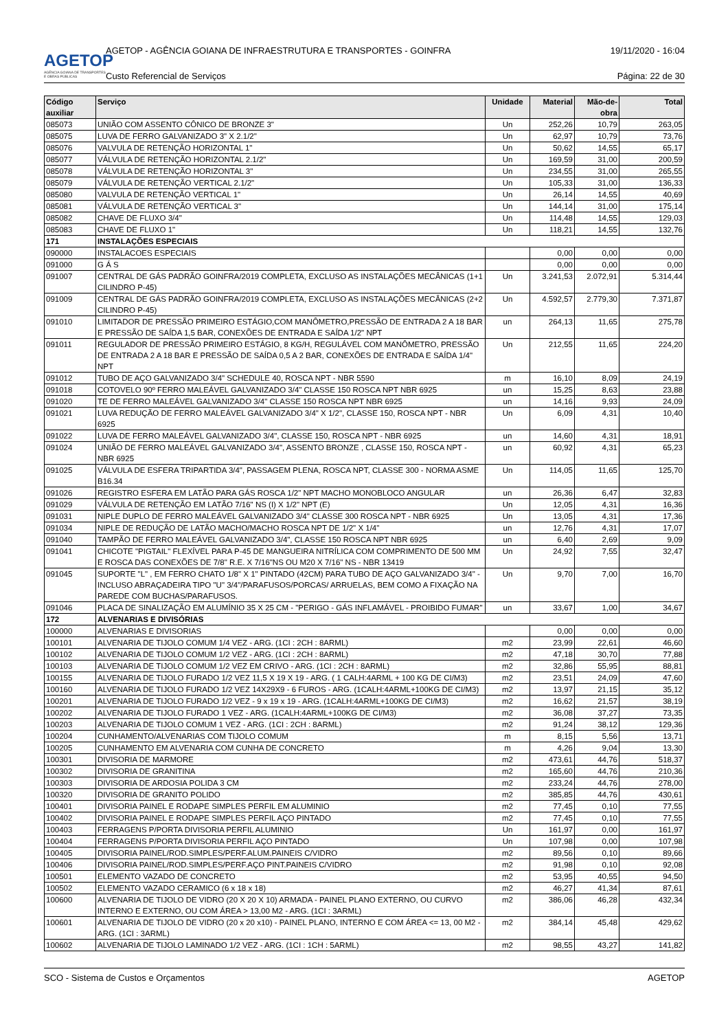AGETOP
AGÊNCIA GOIANA DE TRANSPORTES E OBRAS PÚBLICAS
AGETOP - AGÊNCIA GOIANA DE INFRAESTRUTURA E TRANSPORTES - GOINFRA 19/11/2020 - 16:04
Custo Referencial de Serviços Página: 22 de 30
| Código auxiliar | Serviço | Unidade | Material | Mão-de-obra | Total |
| --- | --- | --- | --- | --- | --- |
| 085073 | UNIÃO COM ASSENTO CÔNICO DE BRONZE 3" | Un | 252,26 | 10,79 | 263,05 |
| 085075 | LUVA DE FERRO GALVANIZADO 3" X 2.1/2" | Un | 62,97 | 10,79 | 73,76 |
| 085076 | VALVULA DE RETENÇÃO HORIZONTAL 1" | Un | 50,62 | 14,55 | 65,17 |
| 085077 | VÁLVULA DE RETENÇÃO HORIZONTAL 2.1/2" | Un | 169,59 | 31,00 | 200,59 |
| 085078 | VÁLVULA DE RETENÇÃO HORIZONTAL 3" | Un | 234,55 | 31,00 | 265,55 |
| 085079 | VÁLVULA DE RETENÇÃO VERTICAL 2.1/2" | Un | 105,33 | 31,00 | 136,33 |
| 085080 | VALVULA DE RETENÇÃO VERTICAL 1" | Un | 26,14 | 14,55 | 40,69 |
| 085081 | VÁLVULA DE RETENÇÃO VERTICAL 3" | Un | 144,14 | 31,00 | 175,14 |
| 085082 | CHAVE DE FLUXO 3/4" | Un | 114,48 | 14,55 | 129,03 |
| 085083 | CHAVE DE FLUXO 1" | Un | 118,21 | 14,55 | 132,76 |
| 171 | INSTALAÇÕES ESPECIAIS | | | | |
| 090000 | INSTALACOES ESPECIAIS | | 0,00 | 0,00 | 0,00 |
| 091000 | G Á S | | 0,00 | 0,00 | 0,00 |
| 091007 | CENTRAL DE GÁS PADRÃO GOINFRA/2019 COMPLETA, EXCLUSO AS INSTALAÇÕES MECÂNICAS (1+1 CILINDRO P-45) | Un | 3.241,53 | 2.072,91 | 5.314,44 |
| 091009 | CENTRAL DE GÁS PADRÃO GOINFRA/2019 COMPLETA, EXCLUSO AS INSTALAÇÕES MECÂNICAS (2+2 CILINDRO P-45) | Un | 4.592,57 | 2.779,30 | 7.371,87 |
| 091010 | LIMITADOR DE PRESSÃO PRIMEIRO ESTÁGIO,COM MANÔMETRO,PRESSÃO DE ENTRADA 2 A 18 BAR E PRESSÃO DE SAÍDA 1,5 BAR, CONEXÕES DE ENTRADA E SAÍDA 1/2" NPT | un | 264,13 | 11,65 | 275,78 |
| 091011 | REGULADOR DE PRESSÃO PRIMEIRO ESTÁGIO, 8 KG/H, REGULÁVEL COM MANÔMETRO, PRESSÃO DE ENTRADA 2 A 18 BAR E PRESSÃO DE SAÍDA 0,5 A 2 BAR, CONEXÕES DE ENTRADA E SAÍDA 1/4" NPT | Un | 212,55 | 11,65 | 224,20 |
| 091012 | TUBO DE AÇO GALVANIZADO 3/4" SCHEDULE 40, ROSCA NPT - NBR 5590 | m | 16,10 | 8,09 | 24,19 |
| 091018 | COTOVELO 90º FERRO MALEÁVEL GALVANIZADO 3/4" CLASSE 150 ROSCA NPT NBR 6925 | un | 15,25 | 8,63 | 23,88 |
| 091020 | TE DE FERRO MALEÁVEL GALVANIZADO 3/4" CLASSE 150 ROSCA NPT NBR 6925 | un | 14,16 | 9,93 | 24,09 |
| 091021 | LUVA REDUÇÃO DE FERRO MALEÁVEL GALVANIZADO 3/4" X 1/2", CLASSE 150, ROSCA NPT - NBR 6925 | Un | 6,09 | 4,31 | 10,40 |
| 091022 | LUVA DE FERRO MALEÁVEL GALVANIZADO 3/4", CLASSE 150, ROSCA NPT - NBR 6925 | un | 14,60 | 4,31 | 18,91 |
| 091024 | UNIÃO DE FERRO MALEÁVEL GALVANIZADO 3/4", ASSENTO BRONZE , CLASSE 150, ROSCA NPT - NBR 6925 | un | 60,92 | 4,31 | 65,23 |
| 091025 | VÁLVULA DE ESFERA TRIPARTIDA 3/4", PASSAGEM PLENA, ROSCA NPT, CLASSE 300 - NORMA ASME B16.34 | Un | 114,05 | 11,65 | 125,70 |
| 091026 | REGISTRO ESFERA EM LATÃO PARA GÁS ROSCA 1/2" NPT MACHO MONOBLOCO ANGULAR | un | 26,36 | 6,47 | 32,83 |
| 091029 | VÁLVULA DE RETENÇÃO EM LATÃO 7/16" NS (I) X 1/2" NPT (E) | Un | 12,05 | 4,31 | 16,36 |
| 091031 | NIPLE DUPLO DE FERRO MALEÁVEL GALVANIZADO 3/4" CLASSE 300 ROSCA NPT - NBR 6925 | Un | 13,05 | 4,31 | 17,36 |
| 091034 | NIPLE DE REDUÇÃO DE LATÃO MACHO/MACHO ROSCA NPT DE 1/2" X 1/4" | un | 12,76 | 4,31 | 17,07 |
| 091040 | TAMPÃO DE FERRO MALEÁVEL GALVANIZADO 3/4", CLASSE 150 ROSCA NPT NBR 6925 | un | 6,40 | 2,69 | 9,09 |
| 091041 | CHICOTE "PIGTAIL" FLEXÍVEL PARA P-45 DE MANGUEIRA NITRÍLICA COM COMPRIMENTO DE 500 MM E ROSCA DAS CONEXÕES DE 7/8" R.E. X 7/16"NS OU M20 X 7/16" NS - NBR 13419 | Un | 24,92 | 7,55 | 32,47 |
| 091045 | SUPORTE "L" , EM FERRO CHATO 1/8" X 1" PINTADO (42CM) PARA TUBO DE AÇO GALVANIZADO 3/4" - INCLUSO ABRAÇADEIRA TIPO "U" 3/4"/PARAFUSOS/PORCAS/ ARRUELAS, BEM COMO A FIXAÇÃO NA PAREDE COM BUCHAS/PARAFUSOS. | Un | 9,70 | 7,00 | 16,70 |
| 091046 | PLACA DE SINALIZAÇÃO EM ALUMÍNIO 35 X 25 CM - "PERIGO - GÁS INFLAMÁVEL - PROIBIDO FUMAR" | un | 33,67 | 1,00 | 34,67 |
| 172 | ALVENARIAS E DIVISÓRIAS | | | | |
| 100000 | ALVENARIAS E DIVISORIAS | | 0,00 | 0,00 | 0,00 |
| 100101 | ALVENARIA DE TIJOLO COMUM 1/4 VEZ - ARG. (1CI : 2CH : 8ARML) | m2 | 23,99 | 22,61 | 46,60 |
| 100102 | ALVENARIA DE TIJOLO COMUM 1/2 VEZ - ARG. (1CI : 2CH : 8ARML) | m2 | 47,18 | 30,70 | 77,88 |
| 100103 | ALVENARIA DE TIJOLO COMUM 1/2 VEZ EM CRIVO - ARG. (1CI : 2CH : 8ARML) | m2 | 32,86 | 55,95 | 88,81 |
| 100155 | ALVENARIA DE TIJOLO FURADO 1/2 VEZ 11,5 X 19 X 19 - ARG. ( 1 CALH:4ARML + 100 KG DE CI/M3) | m2 | 23,51 | 24,09 | 47,60 |
| 100160 | ALVENARIA DE TIJOLO FURADO 1/2 VEZ 14X29X9 - 6 FUROS - ARG. (1CALH:4ARML+100KG DE CI/M3) | m2 | 13,97 | 21,15 | 35,12 |
| 100201 | ALVENARIA DE TIJOLO FURADO 1/2 VEZ - 9 x 19 x 19 - ARG. (1CALH:4ARML+100KG DE CI/M3) | m2 | 16,62 | 21,57 | 38,19 |
| 100202 | ALVENARIA DE TIJOLO FURADO 1 VEZ - ARG. (1CALH:4ARML+100KG DE CI/M3) | m2 | 36,08 | 37,27 | 73,35 |
| 100203 | ALVENARIA DE TIJOLO COMUM 1 VEZ - ARG. (1CI : 2CH : 8ARML) | m2 | 91,24 | 38,12 | 129,36 |
| 100204 | CUNHAMENTO/ALVENARIAS COM TIJOLO COMUM | m | 8,15 | 5,56 | 13,71 |
| 100205 | CUNHAMENTO EM ALVENARIA COM CUNHA DE CONCRETO | m | 4,26 | 9,04 | 13,30 |
| 100301 | DIVISORIA DE MARMORE | m2 | 473,61 | 44,76 | 518,37 |
| 100302 | DIVISORIA DE GRANITINA | m2 | 165,60 | 44,76 | 210,36 |
| 100303 | DIVISORIA DE ARDOSIA POLIDA 3 CM | m2 | 233,24 | 44,76 | 278,00 |
| 100320 | DIVISORIA DE GRANITO POLIDO | m2 | 385,85 | 44,76 | 430,61 |
| 100401 | DIVISORIA PAINEL E RODAPE SIMPLES PERFIL EM ALUMINIO | m2 | 77,45 | 0,10 | 77,55 |
| 100402 | DIVISORIA PAINEL E RODAPE SIMPLES PERFIL AÇO PINTADO | m2 | 77,45 | 0,10 | 77,55 |
| 100403 | FERRAGENS P/PORTA DIVISORIA PERFIL ALUMINIO | Un | 161,97 | 0,00 | 161,97 |
| 100404 | FERRAGENS P/PORTA DIVISORIA PERFIL AÇO PINTADO | Un | 107,98 | 0,00 | 107,98 |
| 100405 | DIVISORIA PAINEL/ROD.SIMPLES/PERF.ALUM.PAINEIS C/VIDRO | m2 | 89,56 | 0,10 | 89,66 |
| 100406 | DIVISORIA PAINEL/ROD.SIMPLES/PERF.AÇO PINT.PAINEIS C/VIDRO | m2 | 91,98 | 0,10 | 92,08 |
| 100501 | ELEMENTO VAZADO DE CONCRETO | m2 | 53,95 | 40,55 | 94,50 |
| 100502 | ELEMENTO VAZADO CERAMICO (6 x 18 x 18) | m2 | 46,27 | 41,34 | 87,61 |
| 100600 | ALVENARIA DE TIJOLO DE VIDRO (20 X 20 X 10) ARMADA - PAINEL PLANO EXTERNO, OU CURVO INTERNO E EXTERNO, OU COM ÁREA > 13,00 M2 - ARG. (1CI : 3ARML) | m2 | 386,06 | 46,28 | 432,34 |
| 100601 | ALVENARIA DE TIJOLO DE VIDRO (20 x 20 x10) - PAINEL PLANO, INTERNO E COM ÁREA <= 13, 00 M2 - ARG. (1CI : 3ARML) | m2 | 384,14 | 45,48 | 429,62 |
| 100602 | ALVENARIA DE TIJOLO LAMINADO 1/2 VEZ - ARG. (1CI : 1CH : 5ARML) | m2 | 98,55 | 43,27 | 141,82 |
SCO - Sistema de Custos e Orçamentos AGETOP